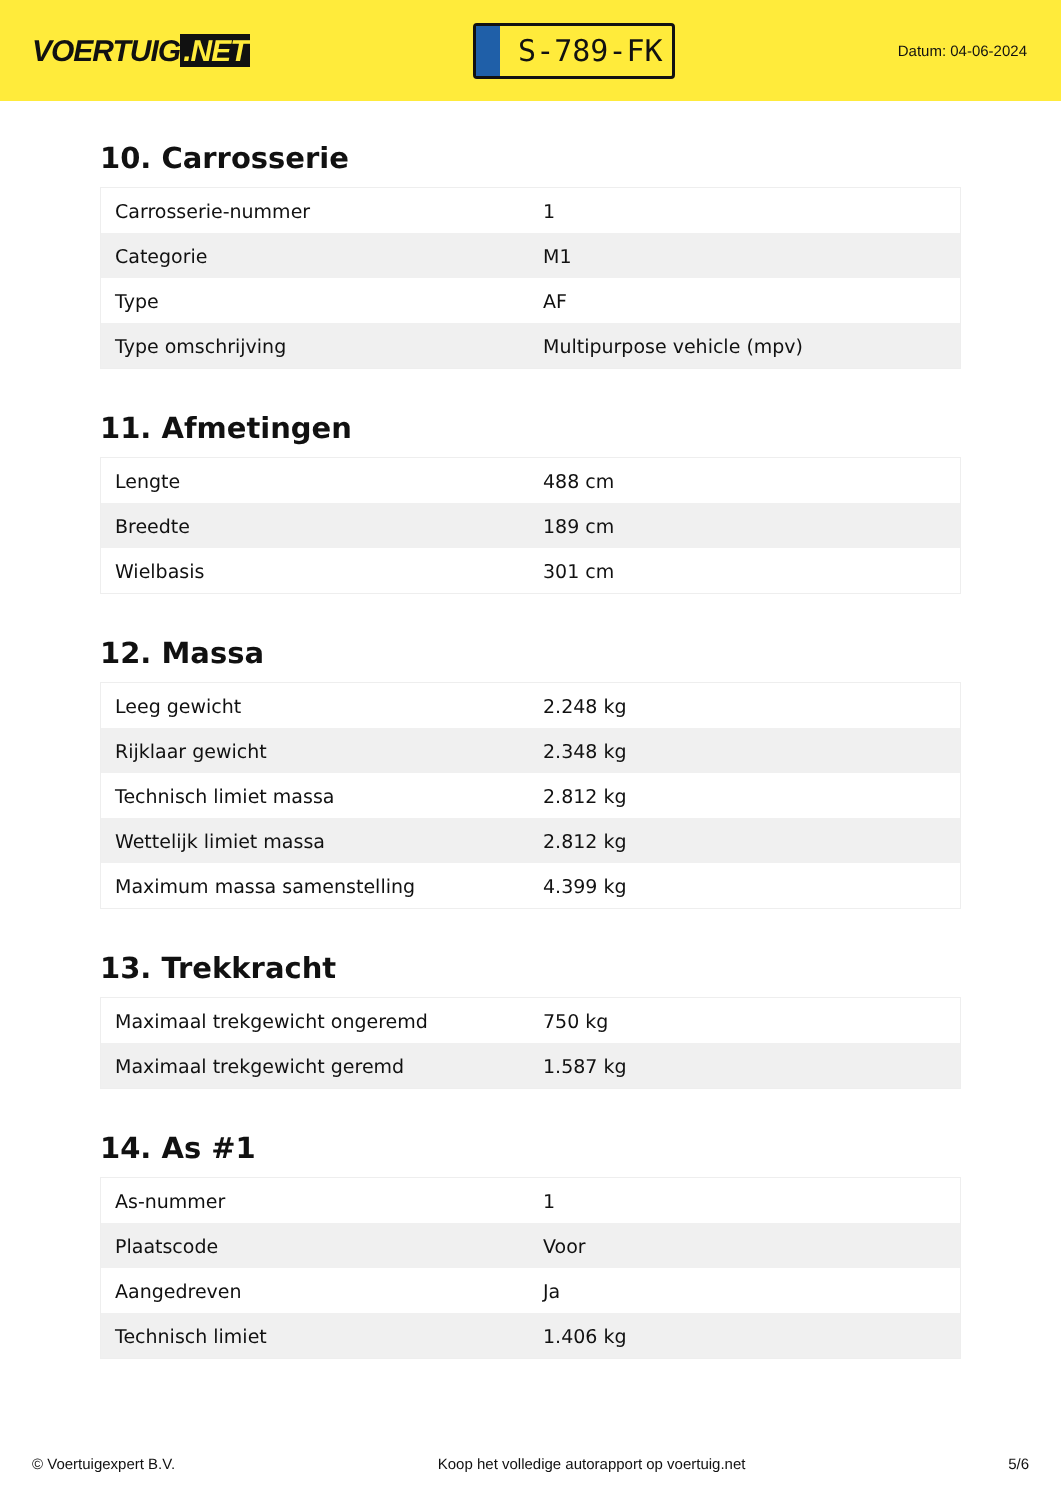VOERTUIG.NET
S-789-FK
Datum: 04-06-2024
10. Carrosserie
| Carrosserie-nummer | 1 |
| Categorie | M1 |
| Type | AF |
| Type omschrijving | Multipurpose vehicle (mpv) |
11. Afmetingen
| Lengte | 488 cm |
| Breedte | 189 cm |
| Wielbasis | 301 cm |
12. Massa
| Leeg gewicht | 2.248 kg |
| Rijklaar gewicht | 2.348 kg |
| Technisch limiet massa | 2.812 kg |
| Wettelijk limiet massa | 2.812 kg |
| Maximum massa samenstelling | 4.399 kg |
13. Trekkracht
| Maximaal trekgewicht ongeremd | 750 kg |
| Maximaal trekgewicht geremd | 1.587 kg |
14. As #1
| As-nummer | 1 |
| Plaatscode | Voor |
| Aangedreven | Ja |
| Technisch limiet | 1.406 kg |
© Voertuigexpert B.V. Koop het volledige autorapport op voertuig.net 5/6